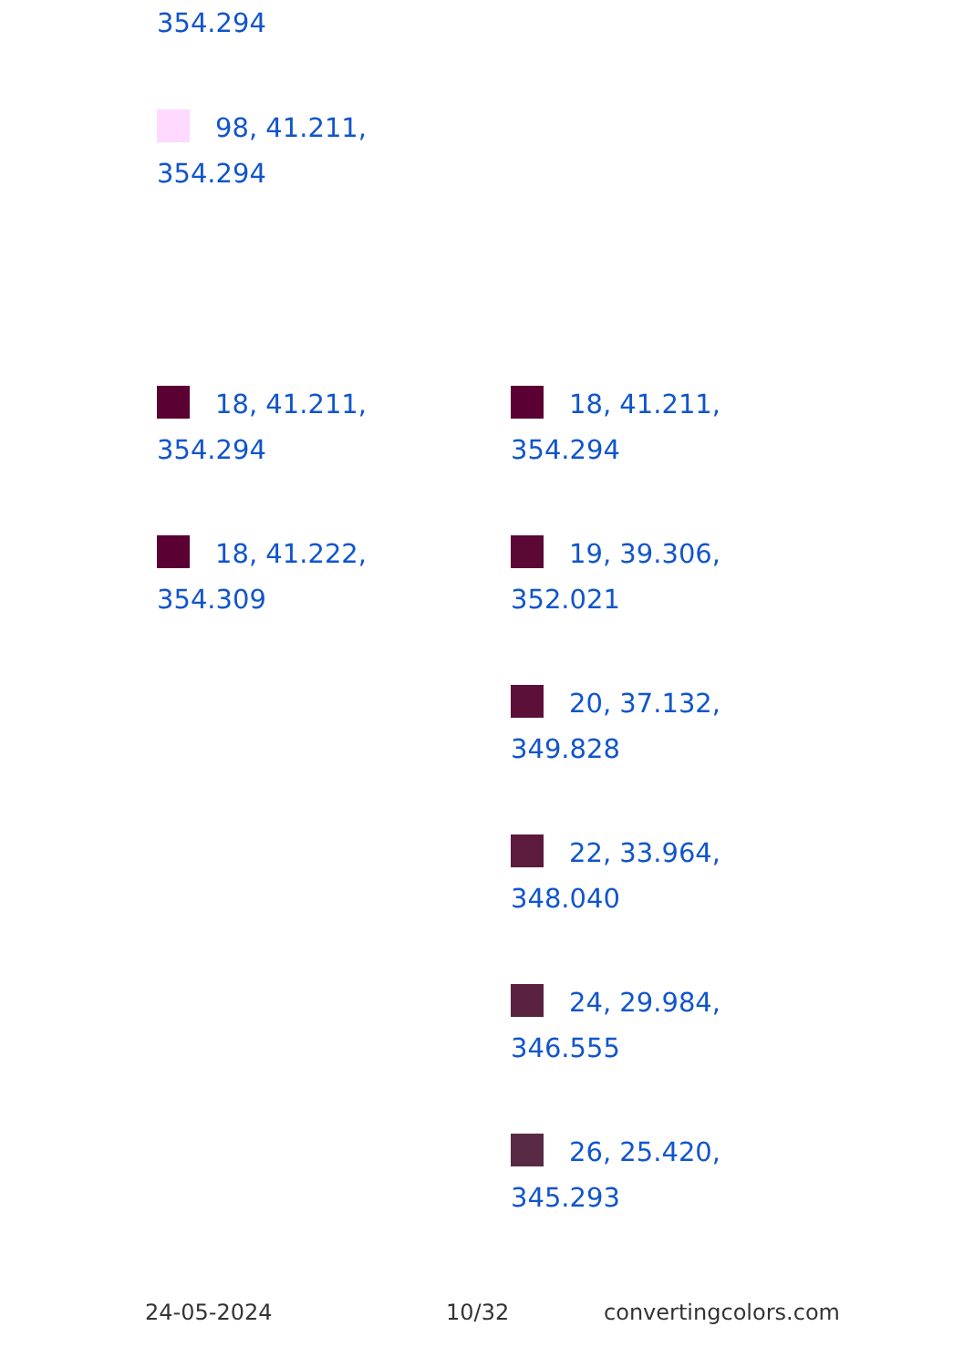354.294
98, 41.211, 354.294
18, 41.211, 354.294
18, 41.211, 354.294
18, 41.222, 354.309
19, 39.306, 352.021
20, 37.132, 349.828
22, 33.964, 348.040
24, 29.984, 346.555
26, 25.420, 345.293
24-05-2024 10/32 convertingcolors.com